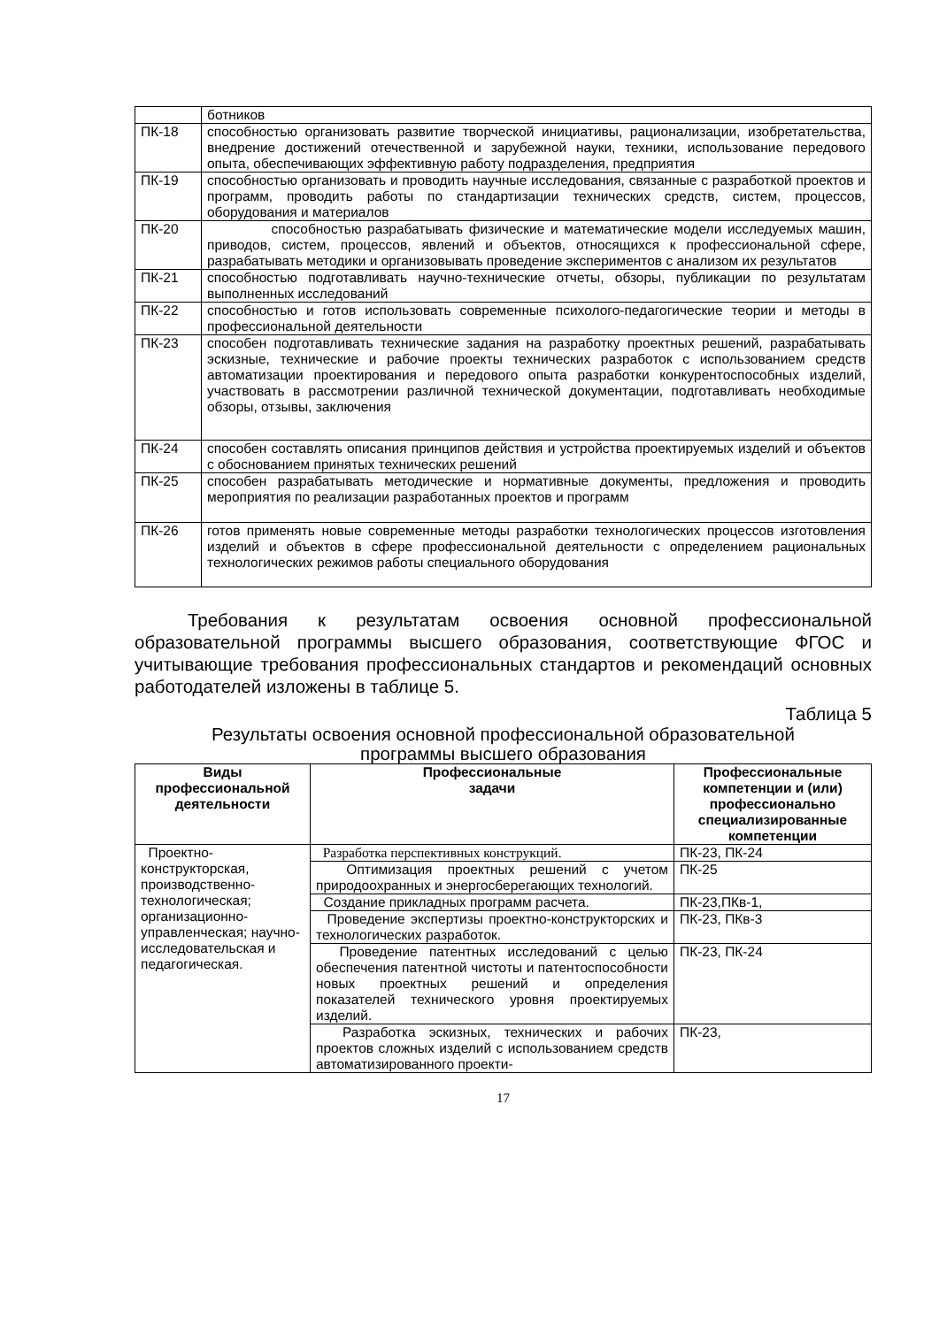| | ботников |
| ПК-18 | способностью организовать развитие творческой инициативы, рационализации, изобретательства, внедрение достижений отечественной и зарубежной науки, техники, использование передового опыта, обеспечивающих эффективную работу подразделения, предприятия |
| ПК-19 | способностью организовать и проводить научные исследования, связанные с разработкой проектов и программ, проводить работы по стандартизации технических средств, систем, процессов, оборудования и материалов |
| ПК-20 | способностью разрабатывать физические и математические модели исследуемых машин, приводов, систем, процессов, явлений и объектов, относящихся к профессиональной сфере, разрабатывать методики и организовывать проведение экспериментов с анализом их результатов |
| ПК-21 | способностью подготавливать научно-технические отчеты, обзоры, публикации по результатам выполненных исследований |
| ПК-22 | способностью и готов использовать современные психолого-педагогические теории и методы в профессиональной деятельности |
| ПК-23 | способен подготавливать технические задания на разработку проектных решений, разрабатывать эскизные, технические и рабочие проекты технических разработок с использованием средств автоматизации проектирования и передового опыта разработки конкурентоспособных изделий, участвовать в рассмотрении различной технической документации, подготавливать необходимые обзоры, отзывы, заключения |
| ПК-24 | способен составлять описания принципов действия и устройства проектируемых изделий и объектов с обоснованием принятых технических решений |
| ПК-25 | способен разрабатывать методические и нормативные документы, предложения и проводить мероприятия по реализации разработанных проектов и программ |
| ПК-26 | готов применять новые современные методы разработки технологических процессов изготовления изделий и объектов в сфере профессиональной деятельности с определением рациональных технологических режимов работы специального оборудования |
Требования к результатам освоения основной профессиональной образовательной программы высшего образования, соответствующие ФГОС и учитывающие требования профессиональных стандартов и рекомендаций основных работодателей изложены в таблице 5.
Таблица 5
Результаты освоения основной профессиональной образовательной
программы высшего образования
| Виды профессиональной деятельности | Профессиональные задачи | Профессиональные компетенции и (или) профессионально специализированные компетенции |
| --- | --- | --- |
| Проектно-конструкторская, производственно-технологическая; организационно-управленческая; научно-исследовательская и педагогическая. | Разработка перспективных конструкций. | ПК-23, ПК-24 |
| | Оптимизация проектных решений с учетом природоохранных и энергосберегающих технологий. | ПК-25 |
| | Создание прикладных программ расчета. | ПК-23,ПКв-1, |
| | Проведение экспертизы проектно-конструкторских и технологических разработок. | ПК-23, ПКв-3 |
| | Проведение патентных исследований с целью обеспечения патентной чистоты и патентоспособности новых проектных решений и определения показателей технического уровня проектируемых изделий. | ПК-23, ПК-24 |
| | Разработка эскизных, технических и рабочих проектов сложных изделий с использованием средств автоматизированного проекти- | ПК-23, |
17